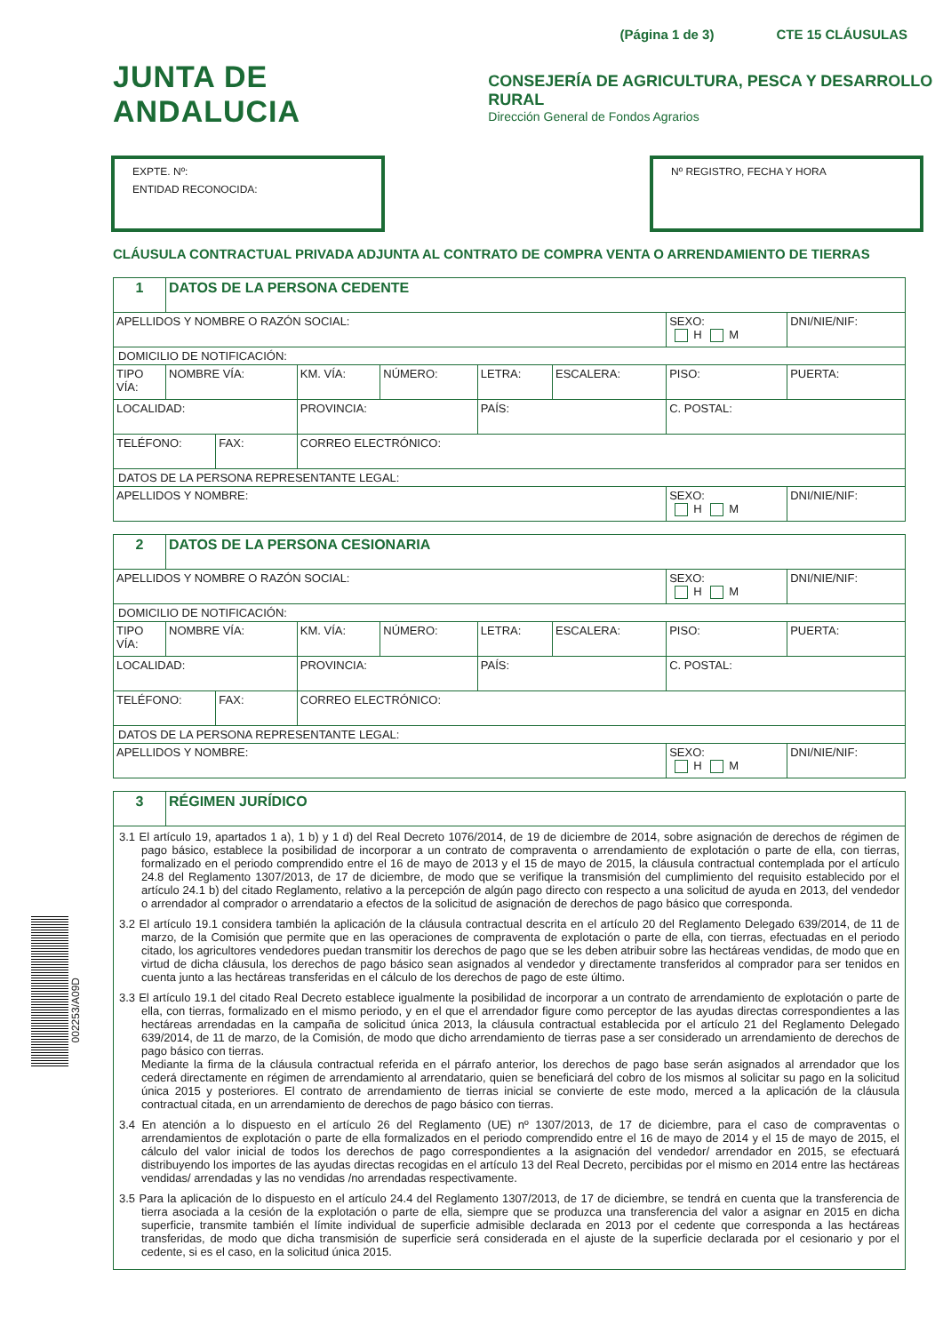(Página 1 de 3) CTE 15 CLÁUSULAS
JUNTA DE ANDALUCIA
CONSEJERÍA DE AGRICULTURA, PESCA Y DESARROLLO RURAL
Dirección General de Fondos Agrarios
EXPTE. Nº:
ENTIDAD RECONOCIDA:
Nº REGISTRO, FECHA Y HORA
CLÁUSULA CONTRACTUAL PRIVADA ADJUNTA AL CONTRATO DE COMPRA VENTA O ARRENDAMIENTO DE TIERRAS
| 1 | DATOS DE LA PERSONA CEDENTE | | | | | | | | | |
| APELLIDOS Y NOMBRE O RAZÓN SOCIAL: | | | | | | | | SEXO: H M | | DNI/NIE/NIF: |
| DOMICILIO DE NOTIFICACIÓN: | | | | | | | | | | |
| TIPO VÍA: | NOMBRE VÍA: | | | KM. VÍA: | NÚMERO: | LETRA: | ESCALERA: | PISO: | PUERTA: | |
| LOCALIDAD: | | | PROVINCIA: | | | PAÍS: | | C. POSTAL: | | |
| TELÉFONO: | | FAX: | CORREO ELECTRÓNICO: | | | | | | | |
| DATOS DE LA PERSONA REPRESENTANTE LEGAL: | | | | | | | | | | |
| APELLIDOS Y NOMBRE: | | | | | | | | SEXO: H M | | DNI/NIE/NIF: |
| 2 | DATOS DE LA PERSONA CESIONARIA | | | | | | | | | |
| APELLIDOS Y NOMBRE O RAZÓN SOCIAL: | | | | | | | | SEXO: H M | | DNI/NIE/NIF: |
| DOMICILIO DE NOTIFICACIÓN: | | | | | | | | | | |
| TIPO VÍA: | NOMBRE VÍA: | | | KM. VÍA: | NÚMERO: | LETRA: | ESCALERA: | PISO: | PUERTA: | |
| LOCALIDAD: | | | PROVINCIA: | | | PAÍS: | | C. POSTAL: | | |
| TELÉFONO: | | FAX: | CORREO ELECTRÓNICO: | | | | | | | |
| DATOS DE LA PERSONA REPRESENTANTE LEGAL: | | | | | | | | | | |
| APELLIDOS Y NOMBRE: | | | | | | | | SEXO: H M | | DNI/NIE/NIF: |
| 3 | RÉGIMEN JURÍDICO |
| 3.1 El artículo 19, apartados 1 a), 1 b) y 1 d) del Real Decreto 1076/2014, de 19 de diciembre de 2014, sobre asignación de derechos de régimen de pago básico, establece la posibilidad de incorporar a un contrato de compraventa o arrendamiento de explotación o parte de ella, con tierras, formalizado en el periodo comprendido entre el 16 de mayo de 2013 y el 15 de mayo de 2015, la cláusula contractual contemplada por el artículo 24.8 del Reglamento 1307/2013, de 17 de diciembre, de modo que se verifique la transmisión del cumplimiento del requisito establecido por el artículo 24.1 b) del citado Reglamento, relativo a la percepción de algún pago directo con respecto a una solicitud de ayuda en 2013, del vendedor o arrendador al comprador o arrendatario a efectos de la solicitud de asignación de derechos de pago básico que corresponda. 3.2 El artículo 19.1 considera también la aplicación de la cláusula contractual descrita en el artículo 20 del Reglamento Delegado 639/2014, de 11 de marzo, de la Comisión que permite que en las operaciones de compraventa de explotación o parte de ella, con tierras, efectuadas en el periodo citado, los agricultores vendedores puedan transmitir los derechos de pago que se les deben atribuir sobre las hectáreas vendidas, de modo que en virtud de dicha cláusula, los derechos de pago básico sean asignados al vendedor y directamente transferidos al comprador para ser tenidos en cuenta junto a las hectáreas transferidas en el cálculo de los derechos de pago de este último. 3.3 El artículo 19.1 del citado Real Decreto establece igualmente la posibilidad de incorporar a un contrato de arrendamiento de explotación o parte de ella, con tierras, formalizado en el mismo periodo, y en el que el arrendador figure como perceptor de las ayudas directas correspondientes a las hectáreas arrendadas en la campaña de solicitud única 2013, la cláusula contractual establecida por el artículo 21 del Reglamento Delegado 639/2014, de 11 de marzo, de la Comisión, de modo que dicho arrendamiento de tierras pase a ser considerado un arrendamiento de derechos de pago básico con tierras. Mediante la firma de la cláusula contractual referida en el párrafo anterior, los derechos de pago base serán asignados al arrendador que los cederá directamente en régimen de arrendamiento al arrendatario, quien se beneficiará del cobro de los mismos al solicitar su pago en la solicitud única 2015 y posteriores. El contrato de arrendamiento de tierras inicial se convierte de este modo, merced a la aplicación de la cláusula contractual citada, en un arrendamiento de derechos de pago básico con tierras. 3.4 En atención a lo dispuesto en el artículo 26 del Reglamento (UE) nº 1307/2013, de 17 de diciembre, para el caso de compraventas o arrendamientos de explotación o parte de ella formalizados en el periodo comprendido entre el 16 de mayo de 2014 y el 15 de mayo de 2015, el cálculo del valor inicial de todos los derechos de pago correspondientes a la asignación del vendedor/ arrendador en 2015, se efectuará distribuyendo los importes de las ayudas directas recogidas en el artículo 13 del Real Decreto, percibidas por el mismo en 2014 entre las hectáreas vendidas/ arrendadas y las no vendidas /no arrendadas respectivamente. 3.5 Para la aplicación de lo dispuesto en el artículo 24.4 del Reglamento 1307/2013, de 17 de diciembre, se tendrá en cuenta que la transferencia de tierra asociada a la cesión de la explotación o parte de ella, siempre que se produzca una transferencia del valor a asignar en 2015 en dicha superficie, transmite también el límite individual de superficie admisible declarada en 2013 por el cedente que corresponda a las hectáreas transferidas, de modo que dicha transmisión de superficie será considerada en el ajuste de la superficie declarada por el cesionario y por el cedente, si es el caso, en la solicitud única 2015. | |
002253/A09D